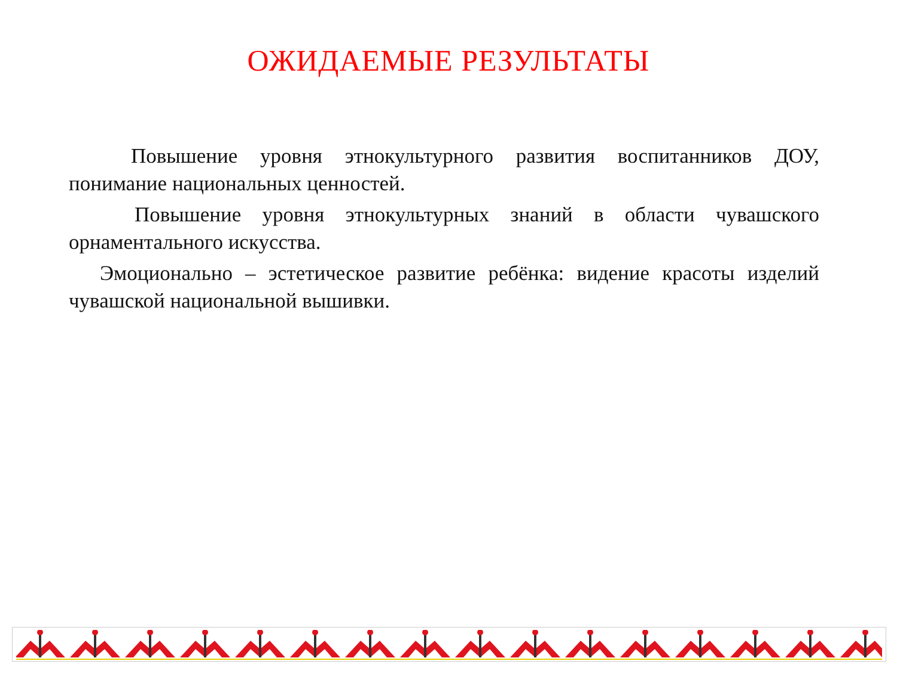ОЖИДАЕМЫЕ РЕЗУЛЬТАТЫ
Повышение уровня этнокультурного развития воспитанников ДОУ, понимание национальных ценностей.
Повышение уровня этнокультурных знаний в области чувашского орнаментального искусства.
Эмоционально – эстетическое развитие ребёнка: видение красоты изделий чувашской национальной вышивки.